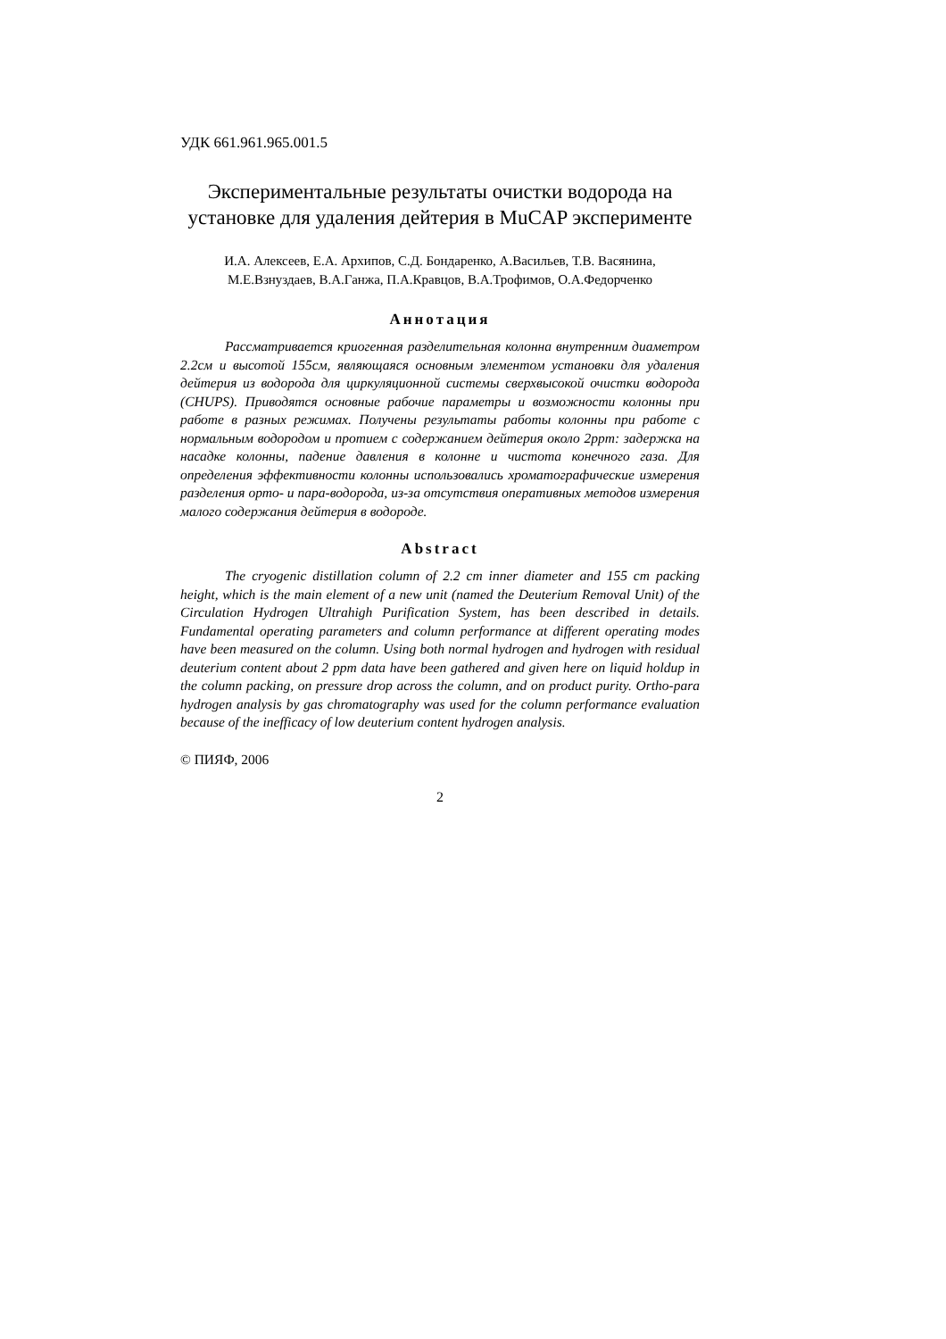УДК 661.961.965.001.5
Экспериментальные результаты очистки водорода на установке для удаления дейтерия в MuCAP эксперименте
И.А. Алексеев, Е.А. Архипов, С.Д. Бондаренко, А.Васильев, Т.В. Васянина, М.Е.Взнуздаев, В.А.Ганжа, П.А.Кравцов, В.А.Трофимов, О.А.Федорченко
Аннотация
Рассматривается криогенная разделительная колонна внутренним диаметром 2.2см и высотой 155см, являющаяся основным элементом установки для удаления дейтерия из водорода для циркуляционной системы сверхвысокой очистки водорода (CHUPS). Приводятся основные рабочие параметры и возможности колонны при работе в разных режимах. Получены результаты работы колонны при работе с нормальным водородом и протием с содержанием дейтерия около 2ppm: задержка на насадке колонны, падение давления в колонне и чистота конечного газа. Для определения эффективности колонны использовались хроматографические измерения разделения орто- и пара-водорода, из-за отсутствия оперативных методов измерения малого содержания дейтерия в водороде.
Abstract
The cryogenic distillation column of 2.2 cm inner diameter and 155 cm packing height, which is the main element of a new unit (named the Deuterium Removal Unit) of the Circulation Hydrogen Ultrahigh Purification System, has been described in details. Fundamental operating parameters and column performance at different operating modes have been measured on the column. Using both normal hydrogen and hydrogen with residual deuterium content about 2 ppm data have been gathered and given here on liquid holdup in the column packing, on pressure drop across the column, and on product purity. Ortho-para hydrogen analysis by gas chromatography was used for the column performance evaluation because of the inefficacy of low deuterium content hydrogen analysis.
© ПИЯФ, 2006
2